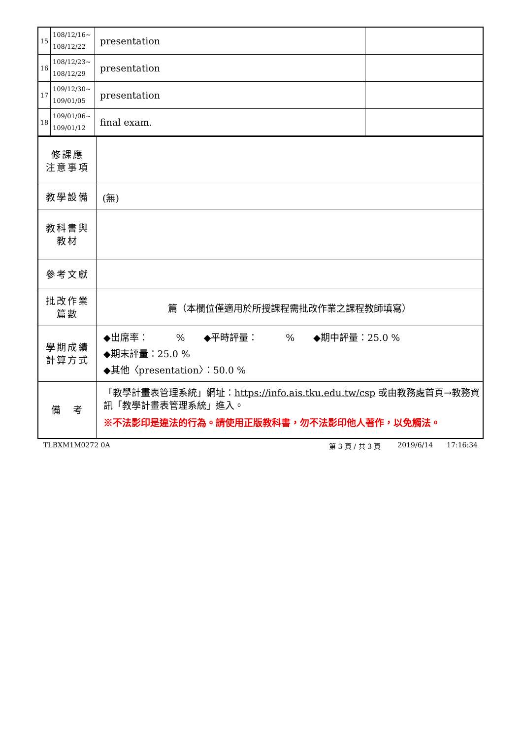| 15 | 108/12/16~ 108/12/22 | presentation | |
| 16 | 108/12/23~ 108/12/29 | presentation | |
| 17 | 109/12/30~ 109/01/05 | presentation | |
| 18 | 109/01/06~ 109/01/12 | final exam. | |
| 修課應 注意事項 | |
| 教學設備 | (無) |
| 教科書與 教材 | |
| 參考文獻 | |
| 批改作業 篇數 | 篇（本欄位僅適用於所授課程需批改作業之課程教師填寫） |
| 學期成績 計算方式 | ◆出席率： % ◆平時評量： % ◆期中評量：25.0 % ◆期末評量：25.0 % ◆其他〈presentation〉：50.0 % |
| 備 考 | 「教學計畫表管理系統」網址： https://info.ais.tku.edu.tw/csp 或由教務處首頁→教務資訊「教學計畫表管理系統」進入。 ※不法影印是違法的行為。請使用正版教科書，勿不法影印他人著作，以免觸法。 |
TLBXM1M0272 0A 第 3 頁 / 共 3 頁 2019/6/14 17:16:34